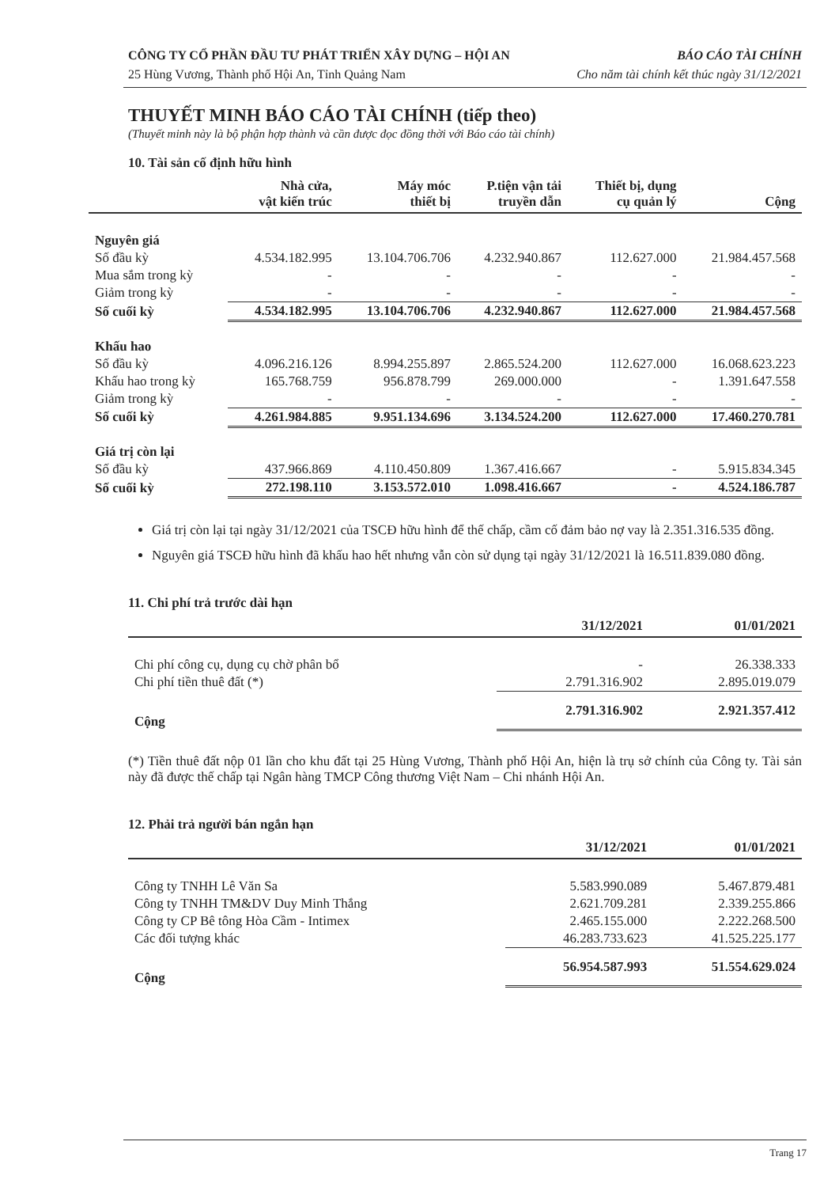CÔNG TY CỔ PHẦN ĐẦU TƯ PHÁT TRIỂN XÂY DỰNG – HỘI AN BÁO CÁO TÀI CHÍNH
25 Hùng Vương, Thành phố Hội An, Tỉnh Quảng Nam Cho năm tài chính kết thúc ngày 31/12/2021
THUYẾT MINH BÁO CÁO TÀI CHÍNH (tiếp theo)
(Thuyết minh này là bộ phận hợp thành và cần được đọc đồng thời với Báo cáo tài chính)
10. Tài sản cố định hữu hình
| | Nhà cửa, vật kiến trúc | Máy móc thiết bị | P.tiện vận tải truyền dẫn | Thiết bị, dụng cụ quản lý | Cộng |
| --- | --- | --- | --- | --- | --- |
| Nguyên giá | | | | | |
| Số đầu kỳ | 4.534.182.995 | 13.104.706.706 | 4.232.940.867 | 112.627.000 | 21.984.457.568 |
| Mua sắm trong kỳ | - | - | - | - | - |
| Giảm trong kỳ | - | - | - | - | - |
| Số cuối kỳ | 4.534.182.995 | 13.104.706.706 | 4.232.940.867 | 112.627.000 | 21.984.457.568 |
| Khấu hao | | | | | |
| Số đầu kỳ | 4.096.216.126 | 8.994.255.897 | 2.865.524.200 | 112.627.000 | 16.068.623.223 |
| Khấu hao trong kỳ | 165.768.759 | 956.878.799 | 269.000.000 | - | 1.391.647.558 |
| Giảm trong kỳ | - | - | - | - | - |
| Số cuối kỳ | 4.261.984.885 | 9.951.134.696 | 3.134.524.200 | 112.627.000 | 17.460.270.781 |
| Giá trị còn lại | | | | | |
| Số đầu kỳ | 437.966.869 | 4.110.450.809 | 1.367.416.667 | - | 5.915.834.345 |
| Số cuối kỳ | 272.198.110 | 3.153.572.010 | 1.098.416.667 | - | 4.524.186.787 |
Giá trị còn lại tại ngày 31/12/2021 của TSCĐ hữu hình để thế chấp, cầm cố đảm bảo nợ vay là 2.351.316.535 đồng.
Nguyên giá TSCĐ hữu hình đã khấu hao hết nhưng vẫn còn sử dụng tại ngày 31/12/2021 là 16.511.839.080 đồng.
11. Chi phí trả trước dài hạn
| | 31/12/2021 | 01/01/2021 |
| --- | --- | --- |
| Chi phí công cụ, dụng cụ chờ phân bổ | - | 26.338.333 |
| Chi phí tiền thuê đất (*) | 2.791.316.902 | 2.895.019.079 |
| Cộng | 2.791.316.902 | 2.921.357.412 |
(*) Tiền thuê đất nộp 01 lần cho khu đất tại 25 Hùng Vương, Thành phố Hội An, hiện là trụ sở chính của Công ty. Tài sản này đã được thế chấp tại Ngân hàng TMCP Công thương Việt Nam – Chi nhánh Hội An.
12. Phải trả người bán ngắn hạn
| | 31/12/2021 | 01/01/2021 |
| --- | --- | --- |
| Công ty TNHH Lê Văn Sa | 5.583.990.089 | 5.467.879.481 |
| Công ty TNHH TM&DV Duy Minh Thắng | 2.621.709.281 | 2.339.255.866 |
| Công ty CP Bê tông Hòa Cầm - Intimex | 2.465.155.000 | 2.222.268.500 |
| Các đối tượng khác | 46.283.733.623 | 41.525.225.177 |
| Cộng | 56.954.587.993 | 51.554.629.024 |
Trang 17